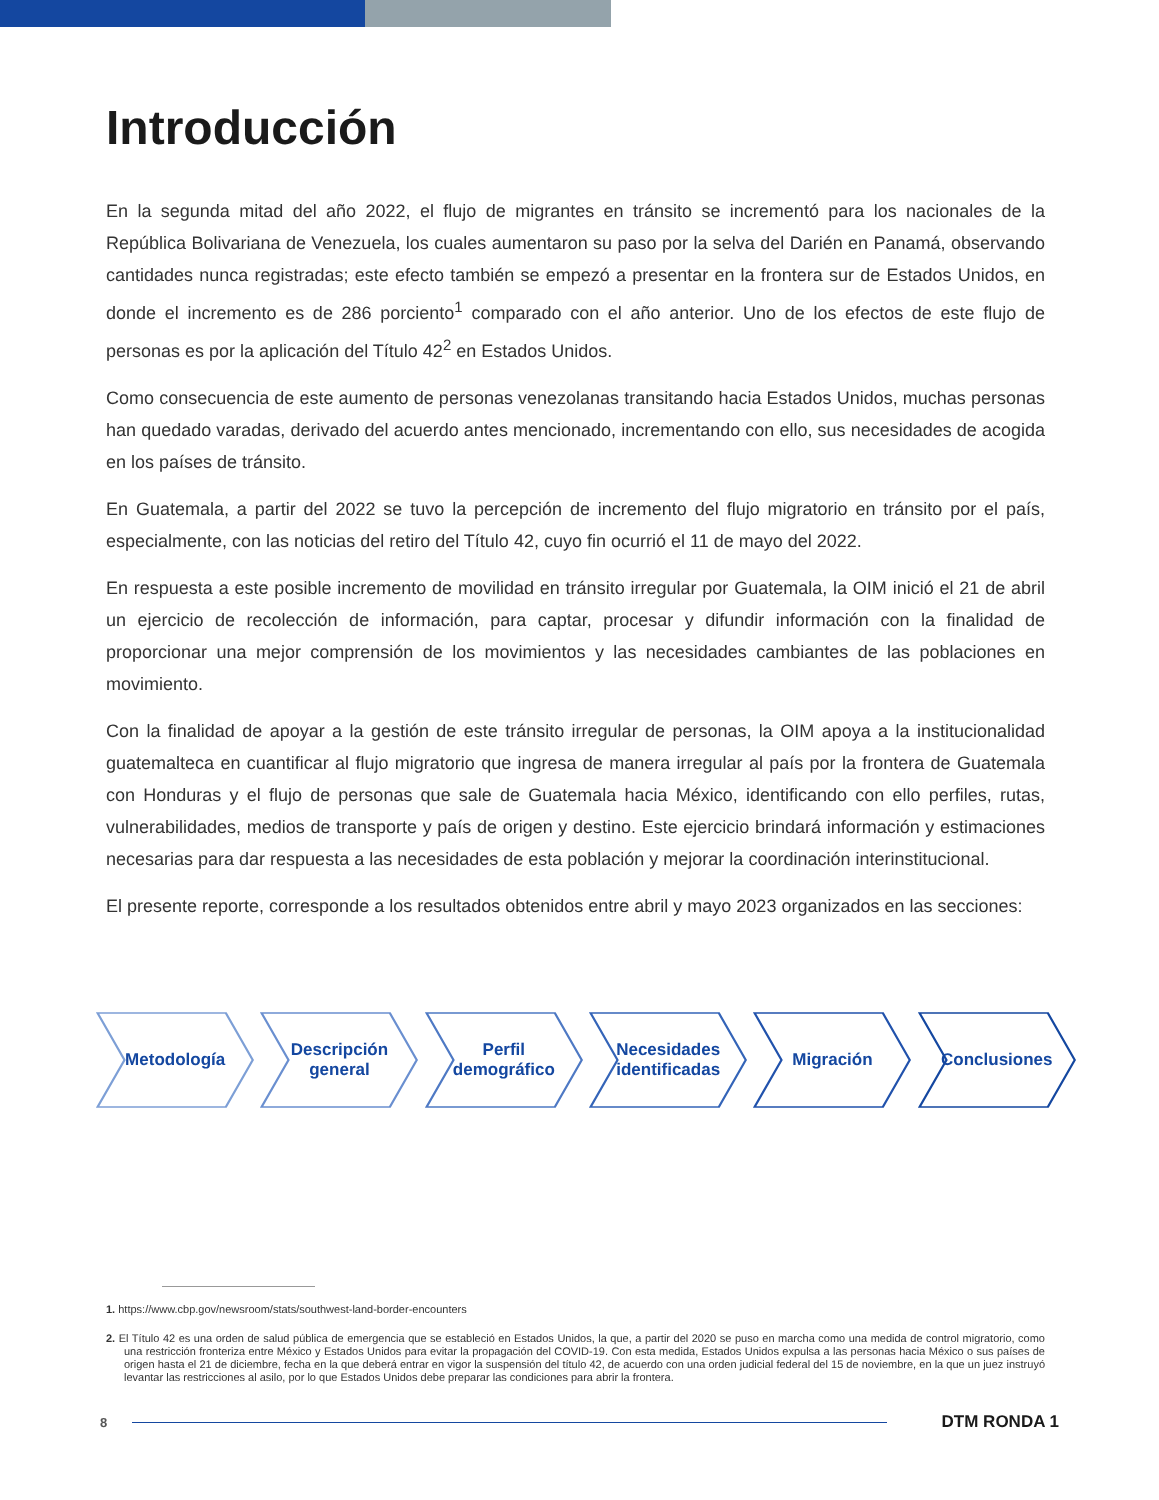Introducción
En la segunda mitad del año 2022, el flujo de migrantes en tránsito se incrementó para los nacionales de la República Bolivariana de Venezuela, los cuales aumentaron su paso por la selva del Darién en Panamá, observando cantidades nunca registradas; este efecto también se empezó a presentar en la frontera sur de Estados Unidos, en donde el incremento es de 286 porciento<sup>1</sup> comparado con el año anterior. Uno de los efectos de este flujo de personas es por la aplicación del Título 42<sup>2</sup> en Estados Unidos.
Como consecuencia de este aumento de personas venezolanas transitando hacia Estados Unidos, muchas personas han quedado varadas, derivado del acuerdo antes mencionado, incrementando con ello, sus necesidades de acogida en los países de tránsito.
En Guatemala, a partir del 2022 se tuvo la percepción de incremento del flujo migratorio en tránsito por el país, especialmente, con las noticias del retiro del Título 42, cuyo fin ocurrió el 11 de mayo del 2022.
En respuesta a este posible incremento de movilidad en tránsito irregular por Guatemala, la OIM inició el 21 de abril un ejercicio de recolección de información, para captar, procesar y difundir información con la finalidad de proporcionar una mejor comprensión de los movimientos y las necesidades cambiantes de las poblaciones en movimiento.
Con la finalidad de apoyar a la gestión de este tránsito irregular de personas, la OIM apoya a la institucionalidad guatemalteca en cuantificar al flujo migratorio que ingresa de manera irregular al país por la frontera de Guatemala con Honduras y el flujo de personas que sale de Guatemala hacia México, identificando con ello perfiles, rutas, vulnerabilidades, medios de transporte y país de origen y destino. Este ejercicio brindará información y estimaciones necesarias para dar respuesta a las necesidades de esta población y mejorar la coordinación interinstitucional.
El presente reporte, corresponde a los resultados obtenidos entre abril y mayo 2023 organizados en las secciones:
Metodología Descripción
general
Perfil
demográfico
Necesidades
identificadas
Migración Conclusiones
1. https://www.cbp.gov/newsroom/stats/southwest-land-border-encounters
2. El Título 42 es una orden de salud pública de emergencia que se estableció en Estados Unidos, la que, a partir del 2020 se puso en marcha como una medida de control migratorio, como una restricción fronteriza entre México y Estados Unidos para evitar la propagación del COVID-19. Con esta medida, Estados Unidos expulsa a las personas hacia México o sus países de origen hasta el 21 de diciembre, fecha en la que deberá entrar en vigor la suspensión del título 42, de acuerdo con una orden judicial federal del 15 de noviembre, en la que un juez instruyó levantar las restricciones al asilo, por lo que Estados Unidos debe preparar las condiciones para abrir la frontera.
8 DTM RONDA 1